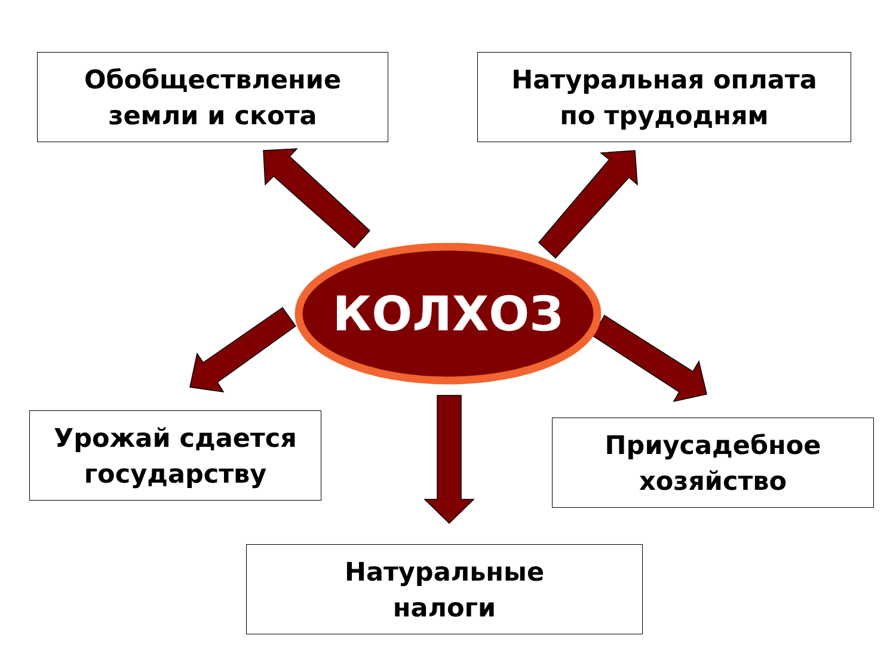Обобществление
земли и скота
Натуральная оплата
по трудодням
КОЛХОЗ
Урожай сдается
государству
Приусадебное
хозяйство
Натуральные
налоги